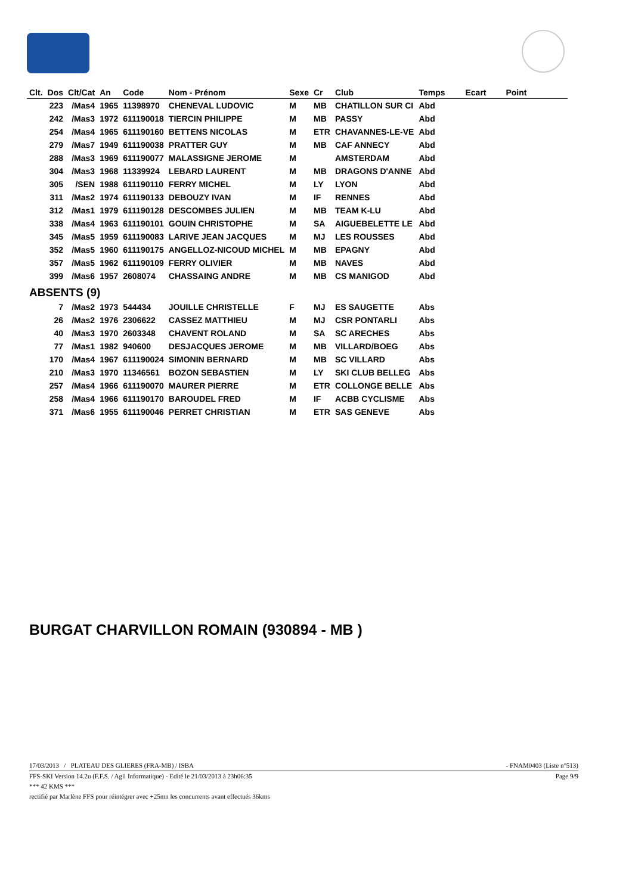| Clt. | Dos | Clt/Cat | An | Code | Nom - Prénom | Sexe | Cr | Club | Temps | Ecart | Point |
| --- | --- | --- | --- | --- | --- | --- | --- | --- | --- | --- | --- |
| | 223 | /Mas4 | 1965 | 11398970 | CHENEVAL LUDOVIC | M | MB | CHATILLON SUR CI | Abd | | |
| | 242 | /Mas3 | 1972 | 611190018 | TIERCIN PHILIPPE | M | MB | PASSY | Abd | | |
| | 254 | /Mas4 | 1965 | 611190160 | BETTENS NICOLAS | M | ETR | CHAVANNES-LE-VE | Abd | | |
| | 279 | /Mas7 | 1949 | 611190038 | PRATTER GUY | M | MB | CAF ANNECY | Abd | | |
| | 288 | /Mas3 | 1969 | 611190077 | MALASSIGNE JEROME | M | | AMSTERDAM | Abd | | |
| | 304 | /Mas3 | 1968 | 11339924 | LEBARD LAURENT | M | MB | DRAGONS D'ANNE | Abd | | |
| | 305 | /SEN | 1988 | 611190110 | FERRY MICHEL | M | LY | LYON | Abd | | |
| | 311 | /Mas2 | 1974 | 611190133 | DEBOUZY IVAN | M | IF | RENNES | Abd | | |
| | 312 | /Mas1 | 1979 | 611190128 | DESCOMBES JULIEN | M | MB | TEAM K-LU | Abd | | |
| | 338 | /Mas4 | 1963 | 611190101 | GOUIN CHRISTOPHE | M | SA | AIGUEBELETTE LE | Abd | | |
| | 345 | /Mas5 | 1959 | 611190083 | LARIVE JEAN JACQUES | M | MJ | LES ROUSSES | Abd | | |
| | 352 | /Mas5 | 1960 | 611190175 | ANGELLOZ-NICOUD MICHEL | M | MB | EPAGNY | Abd | | |
| | 357 | /Mas5 | 1962 | 611190109 | FERRY OLIVIER | M | MB | NAVES | Abd | | |
| | 399 | /Mas6 | 1957 | 2608074 | CHASSAING ANDRE | M | MB | CS MANIGOD | Abd | | |
| ABSENTS (9) | | | | | | | | | | | |
| | 7 | /Mas2 | 1973 | 544434 | JOUILLE CHRISTELLE | F | MJ | ES SAUGETTE | Abs | | |
| | 26 | /Mas2 | 1976 | 2306622 | CASSEZ MATTHIEU | M | MJ | CSR PONTARLI | Abs | | |
| | 40 | /Mas3 | 1970 | 2603348 | CHAVENT ROLAND | M | SA | SC ARECHES | Abs | | |
| | 77 | /Mas1 | 1982 | 940600 | DESJACQUES JEROME | M | MB | VILLARD/BOEG | Abs | | |
| | 170 | /Mas4 | 1967 | 611190024 | SIMONIN BERNARD | M | MB | SC VILLARD | Abs | | |
| | 210 | /Mas3 | 1970 | 11346561 | BOZON SEBASTIEN | M | LY | SKI CLUB BELLEG | Abs | | |
| | 257 | /Mas4 | 1966 | 611190070 | MAURER PIERRE | M | ETR | COLLONGE BELLE | Abs | | |
| | 258 | /Mas4 | 1966 | 611190170 | BAROUDEL FRED | M | IF | ACBB CYCLISME | Abs | | |
| | 371 | /Mas6 | 1955 | 611190046 | PERRET CHRISTIAN | M | ETR | SAS GENEVE | Abs | | |
BURGAT CHARVILLON ROMAIN (930894 - MB )
- FNAM0403 (Liste n°513) 17/03/2013 / PLATEAU DES GLIERES (FRA-MB) / ISBA
Page 9/9 FFS-SKI Version 14.2u (F.F.S. / Agil Informatique) - Edité le 21/03/2013 à 23h06:35
*** 42 KMS ***
rectifié par Marlène FFS pour réintégrer avec +25mn les concurrents avant effectués 36kms